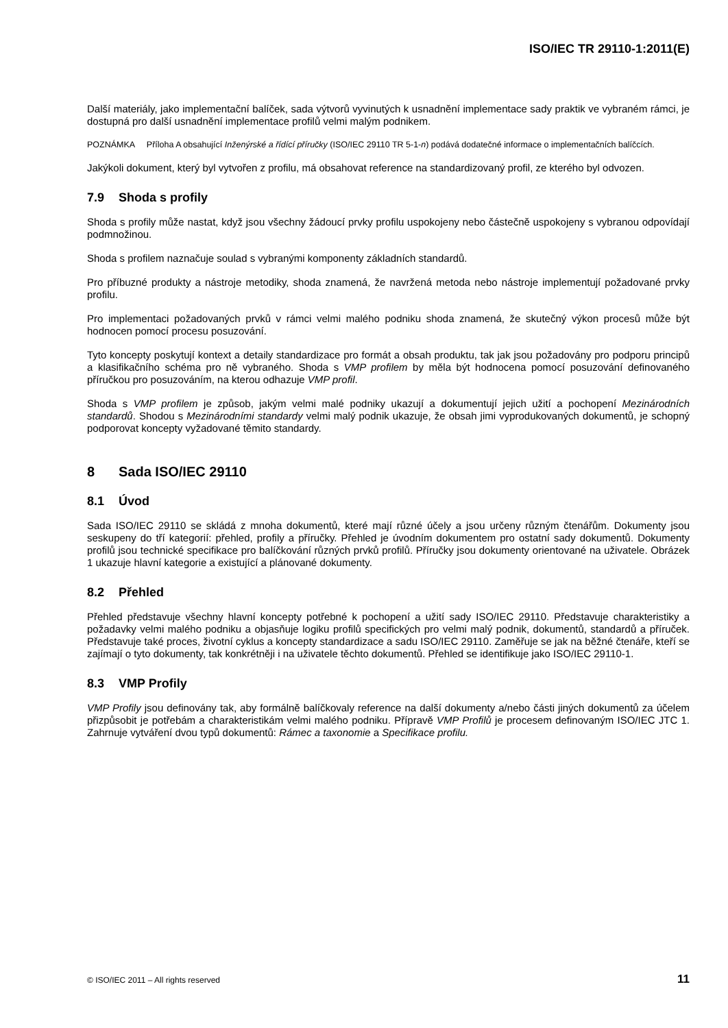ISO/IEC TR 29110-1:2011(E)
Další materiály, jako implementační balíček, sada výtvorů vyvinutých k usnadnění implementace sady praktik ve vybraném rámci, je dostupná pro další usnadnění implementace profilů velmi malým podnikem.
POZNÁMKA Příloha A obsahující Inženýrské a řídící příručky (ISO/IEC 29110 TR 5-1-n) podává dodatečné informace o implementačních balíčcích.
Jakýkoli dokument, který byl vytvořen z profilu, má obsahovat reference na standardizovaný profil, ze kterého byl odvozen.
7.9 Shoda s profily
Shoda s profily může nastat, když jsou všechny žádoucí prvky profilu uspokojeny nebo částečně uspokojeny s vybranou odpovídají podmnožinou.
Shoda s profilem naznačuje soulad s vybranými komponenty základních standardů.
Pro příbuzné produkty a nástroje metodiky, shoda znamená, že navržená metoda nebo nástroje implementují požadované prvky profilu.
Pro implementaci požadovaných prvků v rámci velmi malého podniku shoda znamená, že skutečný výkon procesů může být hodnocen pomocí procesu posuzování.
Tyto koncepty poskytují kontext a detaily standardizace pro formát a obsah produktu, tak jak jsou požadovány pro podporu principů a klasifikačního schéma pro ně vybraného. Shoda s VMP profilem by měla být hodnocena pomocí posuzování definovaného příručkou pro posuzováním, na kterou odhazuje VMP profil.
Shoda s VMP profilem je způsob, jakým velmi malé podniky ukazují a dokumentují jejich užití a pochopení Mezinárodních standardů. Shodou s Mezinárodními standardy velmi malý podnik ukazuje, že obsah jimi vyprodukovaných dokumentů, je schopný podporovat koncepty vyžadované těmito standardy.
8 Sada ISO/IEC 29110
8.1 Úvod
Sada ISO/IEC 29110 se skládá z mnoha dokumentů, které mají různé účely a jsou určeny různým čtenářům. Dokumenty jsou seskupeny do tří kategorií: přehled, profily a příručky. Přehled je úvodním dokumentem pro ostatní sady dokumentů. Dokumenty profilů jsou technické specifikace pro balíčkování různých prvků profilů. Příručky jsou dokumenty orientované na uživatele. Obrázek 1 ukazuje hlavní kategorie a existující a plánované dokumenty.
8.2 Přehled
Přehled představuje všechny hlavní koncepty potřebné k pochopení a užití sady ISO/IEC 29110. Představuje charakteristiky a požadavky velmi malého podniku a objasňuje logiku profilů specifických pro velmi malý podnik, dokumentů, standardů a příruček. Představuje také proces, životní cyklus a koncepty standardizace a sadu ISO/IEC 29110. Zaměřuje se jak na běžné čtenáře, kteří se zajímají o tyto dokumenty, tak konkrétněji i na uživatele těchto dokumentů. Přehled se identifikuje jako ISO/IEC 29110-1.
8.3 VMP Profily
VMP Profily jsou definovány tak, aby formálně balíčkovaly reference na další dokumenty a/nebo části jiných dokumentů za účelem přizpůsobit je potřebám a charakteristikám velmi malého podniku. Přípravě VMP Profilů je procesem definovaným ISO/IEC JTC 1. Zahrnuje vytváření dvou typů dokumentů: Rámec a taxonomie a Specifikace profilu.
© ISO/IEC 2011 – All rights reserved 11